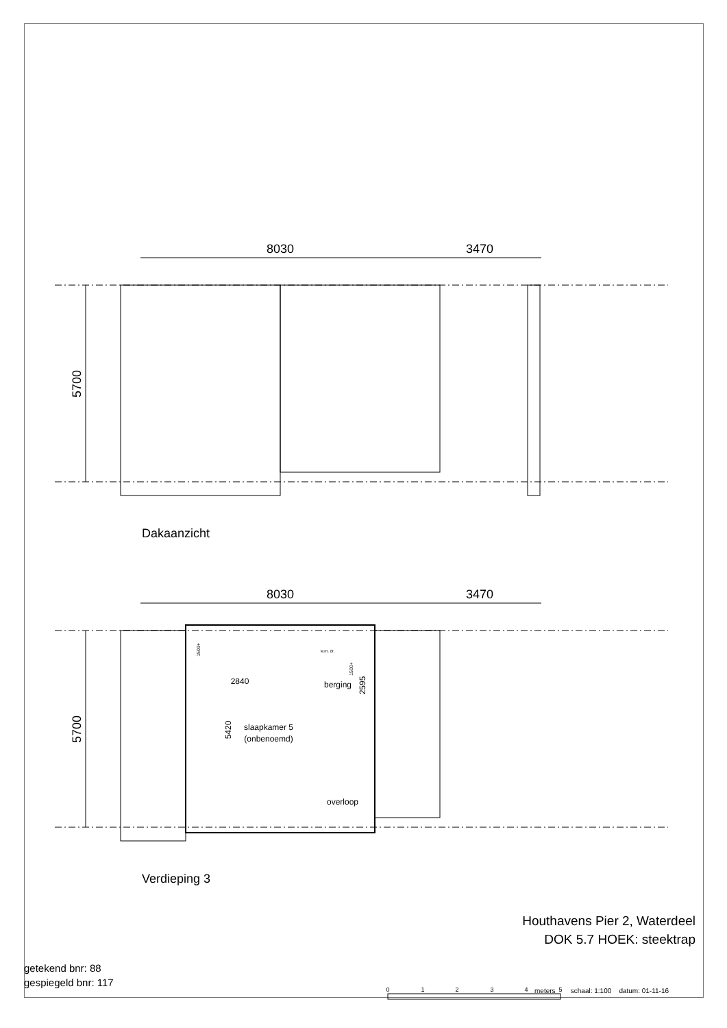8030
3470
8030
3470
5700
5700
2840
berging
slaapkamer 5
(onbenoemd)
overloop
w.m. dr.
1500+
1500+
2595
5420
0
1
2
3
4
5
Dakaanzicht
Verdieping 3
Houthavens Pier 2, Waterdeel
DOK 5.7 HOEK: steektrap
getekend bnr: 88
gespiegeld bnr: 117
meters schaal: 1:100 datum: 01-11-16